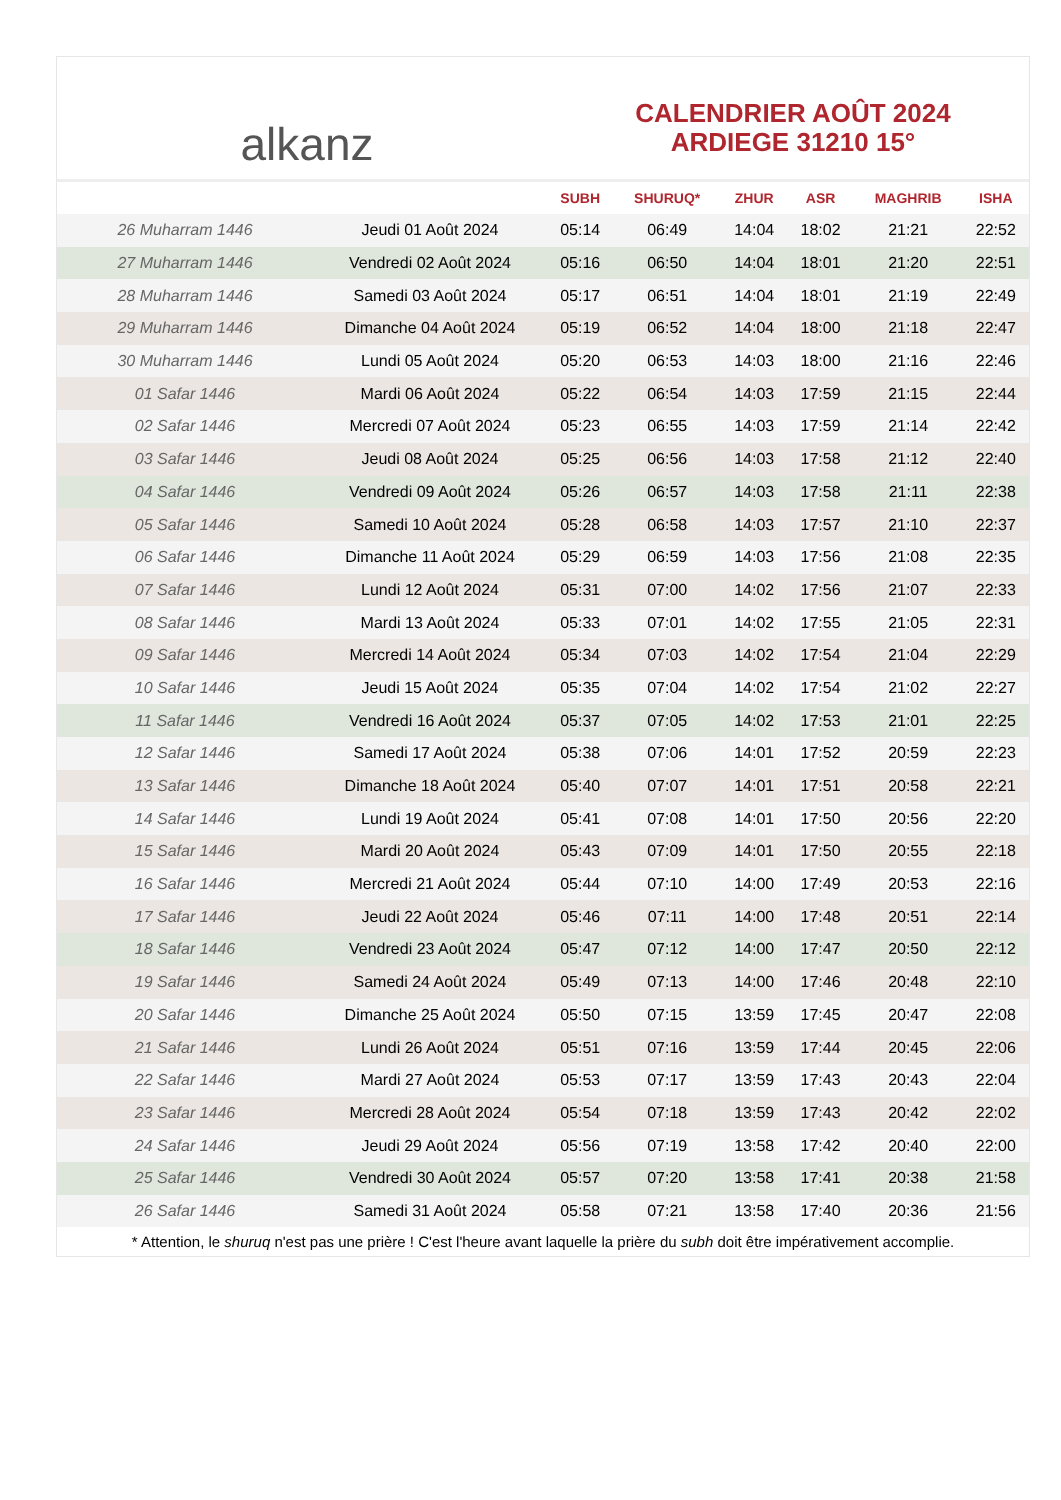alkanz
CALENDRIER AOÛT 2024
ARDIEGE 31210 15°
| | | SUBH | SHURUQ* | ZHUR | ASR | MAGHRIB | ISHA |
| --- | --- | --- | --- | --- | --- | --- | --- |
| 26 Muharram 1446 | Jeudi 01 Août 2024 | 05:14 | 06:49 | 14:04 | 18:02 | 21:21 | 22:52 |
| 27 Muharram 1446 | Vendredi 02 Août 2024 | 05:16 | 06:50 | 14:04 | 18:01 | 21:20 | 22:51 |
| 28 Muharram 1446 | Samedi 03 Août 2024 | 05:17 | 06:51 | 14:04 | 18:01 | 21:19 | 22:49 |
| 29 Muharram 1446 | Dimanche 04 Août 2024 | 05:19 | 06:52 | 14:04 | 18:00 | 21:18 | 22:47 |
| 30 Muharram 1446 | Lundi 05 Août 2024 | 05:20 | 06:53 | 14:03 | 18:00 | 21:16 | 22:46 |
| 01 Safar 1446 | Mardi 06 Août 2024 | 05:22 | 06:54 | 14:03 | 17:59 | 21:15 | 22:44 |
| 02 Safar 1446 | Mercredi 07 Août 2024 | 05:23 | 06:55 | 14:03 | 17:59 | 21:14 | 22:42 |
| 03 Safar 1446 | Jeudi 08 Août 2024 | 05:25 | 06:56 | 14:03 | 17:58 | 21:12 | 22:40 |
| 04 Safar 1446 | Vendredi 09 Août 2024 | 05:26 | 06:57 | 14:03 | 17:58 | 21:11 | 22:38 |
| 05 Safar 1446 | Samedi 10 Août 2024 | 05:28 | 06:58 | 14:03 | 17:57 | 21:10 | 22:37 |
| 06 Safar 1446 | Dimanche 11 Août 2024 | 05:29 | 06:59 | 14:03 | 17:56 | 21:08 | 22:35 |
| 07 Safar 1446 | Lundi 12 Août 2024 | 05:31 | 07:00 | 14:02 | 17:56 | 21:07 | 22:33 |
| 08 Safar 1446 | Mardi 13 Août 2024 | 05:33 | 07:01 | 14:02 | 17:55 | 21:05 | 22:31 |
| 09 Safar 1446 | Mercredi 14 Août 2024 | 05:34 | 07:03 | 14:02 | 17:54 | 21:04 | 22:29 |
| 10 Safar 1446 | Jeudi 15 Août 2024 | 05:35 | 07:04 | 14:02 | 17:54 | 21:02 | 22:27 |
| 11 Safar 1446 | Vendredi 16 Août 2024 | 05:37 | 07:05 | 14:02 | 17:53 | 21:01 | 22:25 |
| 12 Safar 1446 | Samedi 17 Août 2024 | 05:38 | 07:06 | 14:01 | 17:52 | 20:59 | 22:23 |
| 13 Safar 1446 | Dimanche 18 Août 2024 | 05:40 | 07:07 | 14:01 | 17:51 | 20:58 | 22:21 |
| 14 Safar 1446 | Lundi 19 Août 2024 | 05:41 | 07:08 | 14:01 | 17:50 | 20:56 | 22:20 |
| 15 Safar 1446 | Mardi 20 Août 2024 | 05:43 | 07:09 | 14:01 | 17:50 | 20:55 | 22:18 |
| 16 Safar 1446 | Mercredi 21 Août 2024 | 05:44 | 07:10 | 14:00 | 17:49 | 20:53 | 22:16 |
| 17 Safar 1446 | Jeudi 22 Août 2024 | 05:46 | 07:11 | 14:00 | 17:48 | 20:51 | 22:14 |
| 18 Safar 1446 | Vendredi 23 Août 2024 | 05:47 | 07:12 | 14:00 | 17:47 | 20:50 | 22:12 |
| 19 Safar 1446 | Samedi 24 Août 2024 | 05:49 | 07:13 | 14:00 | 17:46 | 20:48 | 22:10 |
| 20 Safar 1446 | Dimanche 25 Août 2024 | 05:50 | 07:15 | 13:59 | 17:45 | 20:47 | 22:08 |
| 21 Safar 1446 | Lundi 26 Août 2024 | 05:51 | 07:16 | 13:59 | 17:44 | 20:45 | 22:06 |
| 22 Safar 1446 | Mardi 27 Août 2024 | 05:53 | 07:17 | 13:59 | 17:43 | 20:43 | 22:04 |
| 23 Safar 1446 | Mercredi 28 Août 2024 | 05:54 | 07:18 | 13:59 | 17:43 | 20:42 | 22:02 |
| 24 Safar 1446 | Jeudi 29 Août 2024 | 05:56 | 07:19 | 13:58 | 17:42 | 20:40 | 22:00 |
| 25 Safar 1446 | Vendredi 30 Août 2024 | 05:57 | 07:20 | 13:58 | 17:41 | 20:38 | 21:58 |
| 26 Safar 1446 | Samedi 31 Août 2024 | 05:58 | 07:21 | 13:58 | 17:40 | 20:36 | 21:56 |
* Attention, le shuruq n'est pas une prière ! C'est l'heure avant laquelle la prière du subh doit être impérativement accomplie.